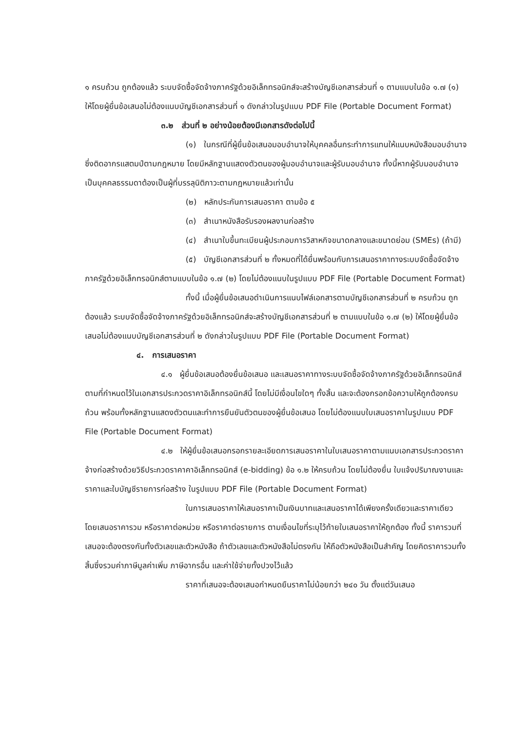๑ ครบถ้วน ถูกต้องแล้ว ระบบจัดซื้อจัดจ้างภาครัฐด้วยอิเล็กทรอนิกส์จะสร้างบัญชีเอกสารส่วนที่ ๑ ตามแบบในข้อ ๑.๗ (๑) ให้โดยผู้ยื่นข้อเสนอไม่ต้องแนบบัญชีเอกสารส่วนที่ ๑ ดังกล่าวในรูปแบบ PDF File (Portable Document Format)
๓.๒ ส่วนที่ ๒ อย่างน้อยต้องมีเอกสารดังต่อไปนี้
(๑) ในกรณีที่ผู้ยื่นข้อเสนอมอบอำนาจให้บุคคลอื่นกระทำการแทนให้แนบหนังสือมอบอำนาจซึ่งติดอากรแสตมป์ตามกฎหมาย โดยมีหลักฐานแสดงตัวตนของผู้มอบอำนาจและผู้รับมอบอำนาจ ทั้งนี้หากผู้รับมอบอำนาจเป็นบุคคลธรรมดาต้องเป็นผู้ที่บรรลุนิติภาวะตามกฎหมายแล้วเท่านั้น
(๒) หลักประกันการเสนอราคา ตามข้อ ๕
(๓) สำเนาหนังสือรับรองผลงานก่อสร้าง
(๔) สำเนาใบขึ้นทะเบียนผู้ประกอบการวิสาหกิจขนาดกลางและขนาดย่อม (SMEs) (ถ้ามี)
(๕) บัญชีเอกสารส่วนที่ ๒ ทั้งหมดที่ได้ยื่นพร้อมกับการเสนอราคาทางระบบจัดซื้อจัดจ้างภาครัฐด้วยอิเล็กทรอนิกส์ตามแบบในข้อ ๑.๗ (๒) โดยไม่ต้องแนบในรูปแบบ PDF File (Portable Document Format)
ทั้งนี้ เมื่อผู้ยื่นข้อเสนอดำเนินการแนบไฟล์เอกสารตามบัญชีเอกสารส่วนที่ ๒ ครบถ้วน ถูกต้องแล้ว ระบบจัดซื้อจัดจ้างภาครัฐด้วยอิเล็กทรอนิกส์จะสร้างบัญชีเอกสารส่วนที่ ๒ ตามแบบในข้อ ๑.๗ (๒) ให้โดยผู้ยื่นข้อเสนอไม่ต้องแนบบัญชีเอกสารส่วนที่ ๒ ดังกล่าวในรูปแบบ PDF File (Portable Document Format)
๔. การเสนอราคา
๔.๑ ผู้ยื่นข้อเสนอต้องยื่นข้อเสนอ และเสนอราคาทางระบบจัดซื้อจัดจ้างภาครัฐด้วยอิเล็กทรอนิกส์ตามที่กำหนดไว้ในเอกสารประกวดราคาอิเล็กทรอนิกส์นี้ โดยไม่มีเงื่อนไขใดๆ ทั้งสิ้น และจะต้องกรอกข้อความให้ถูกต้องครบถ้วน พร้อมทั้งหลักฐานแสดงตัวตนและทำการยืนยันตัวตนของผู้ยื่นข้อเสนอ โดยไม่ต้องแนบใบเสนอราคาในรูปแบบ PDF File (Portable Document Format)
๔.๒ ให้ผู้ยื่นข้อเสนอกรอกรายละเอียดการเสนอราคาในใบเสนอราคาตามแนบเอกสารประกวดราคาจ้างก่อสร้างด้วยวิธีประกวดราคาคาอิเล็กทรอนิกส์ (e-bidding) ข้อ ๑.๒ ให้ครบถ้วน โดยไม่ต้องยื่น ใบแจ้งปริมาณงานและราคาและใบบัญชีรายการก่อสร้าง ในรูปแบบ PDF File (Portable Document Format)
ในการเสนอราคาให้เสนอราคาเป็นเงินบาทและเสนอราคาได้เพียงครั้งเดียวและราคาเดียว โดยเสนอราคารวม หรือราคาต่อหน่วย หรือราคาต่อรายการ ตามเงื่อนไขที่ระบุไว้ท้ายใบเสนอราคาให้ถูกต้อง ทั้งนี้ ราคารวมที่เสนอจะต้องตรงกันทั้งตัวเลขและตัวหนังสือ ถ้าตัวเลขและตัวหนังสือไม่ตรงกัน ให้ถือตัวหนังสือเป็นสำคัญ โดยคิดราคารวมทั้งสิ้นซึ่งรวมค่าภาษีมูลค่าเพิ่ม ภาษีอากรอื่น และค่าใช้จ่ายทั้งปวงไว้แล้ว
ราคาที่เสนอจะต้องเสนอกำหนดยืนราคาไม่น้อยกว่า ๒๔๐ วัน ตั้งแต่วันเสนอ